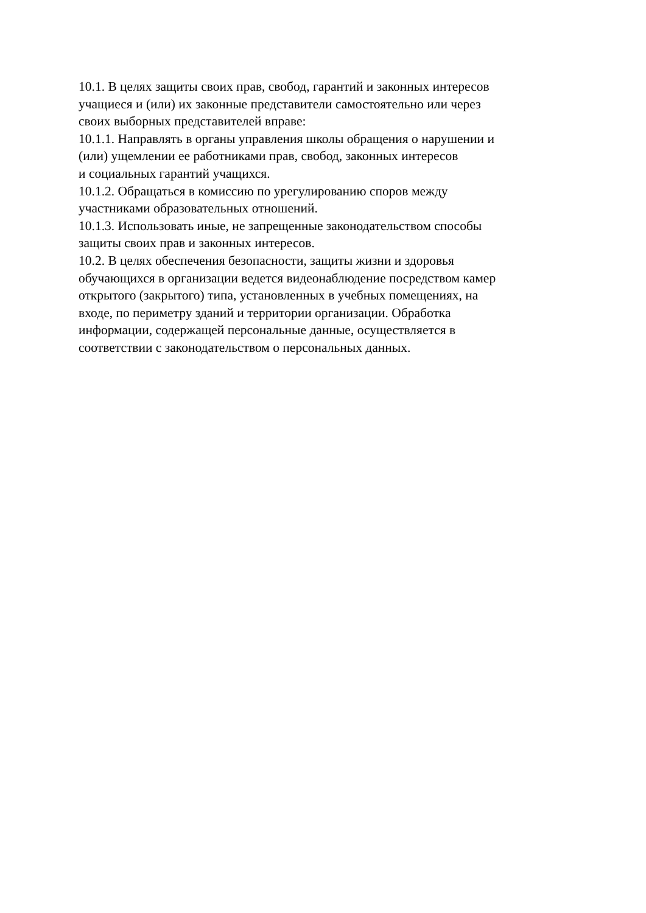10.1. В целях защиты своих прав, свобод, гарантий и законных интересов
учащиеся и (или) их законные представители самостоятельно или через
своих выборных представителей вправе:
10.1.1. Направлять в органы управления школы обращения о нарушении и
(или) ущемлении ее работниками прав, свобод, законных интересов
и социальных гарантий учащихся.
10.1.2. Обращаться в комиссию по урегулированию споров между
участниками образовательных отношений.
10.1.3. Использовать иные, не запрещенные законодательством способы
защиты своих прав и законных интересов.
10.2. В целях обеспечения безопасности, защиты жизни и здоровья
обучающихся в организации ведется видеонаблюдение посредством камер
открытого (закрытого) типа, установленных в учебных помещениях, на
входе, по периметру зданий и территории организации. Обработка
информации, содержащей персональные данные, осуществляется в
соответствии с законодательством о персональных данных.